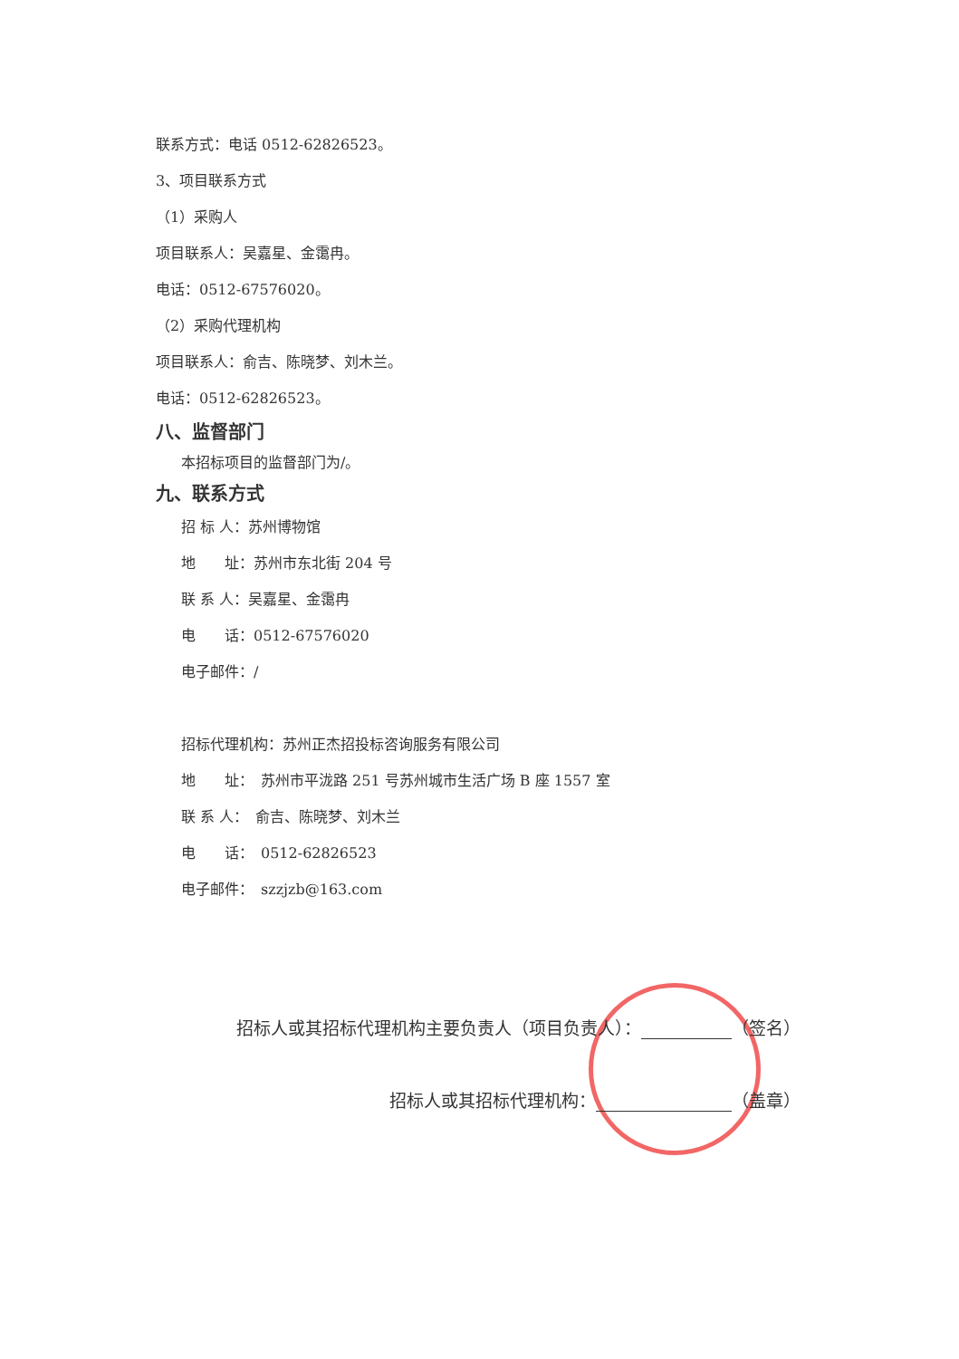联系方式：电话 0512-62826523。
3、项目联系方式
（1）采购人
项目联系人：吴嘉星、金霭冉。
电话：0512-67576020。
（2）采购代理机构
项目联系人：俞吉、陈晓梦、刘木兰。
电话：0512-62826523。
八、监督部门
本招标项目的监督部门为/。
九、联系方式
招 标 人：苏州博物馆
地　　址：苏州市东北街 204 号
联 系 人：吴嘉星、金霭冉
电　　话：0512-67576020
电子邮件：/
招标代理机构：苏州正杰招投标咨询服务有限公司
地　　址：　苏州市平泷路 251 号苏州城市生活广场 B 座 1557 室
联 系 人：　俞吉、陈晓梦、刘木兰
电　　话：　0512-62826523
电子邮件：　szzjzb@163.com
招标人或其招标代理机构主要负责人（项目负责人）： （签名）
招标人或其招标代理机构： （盖章）